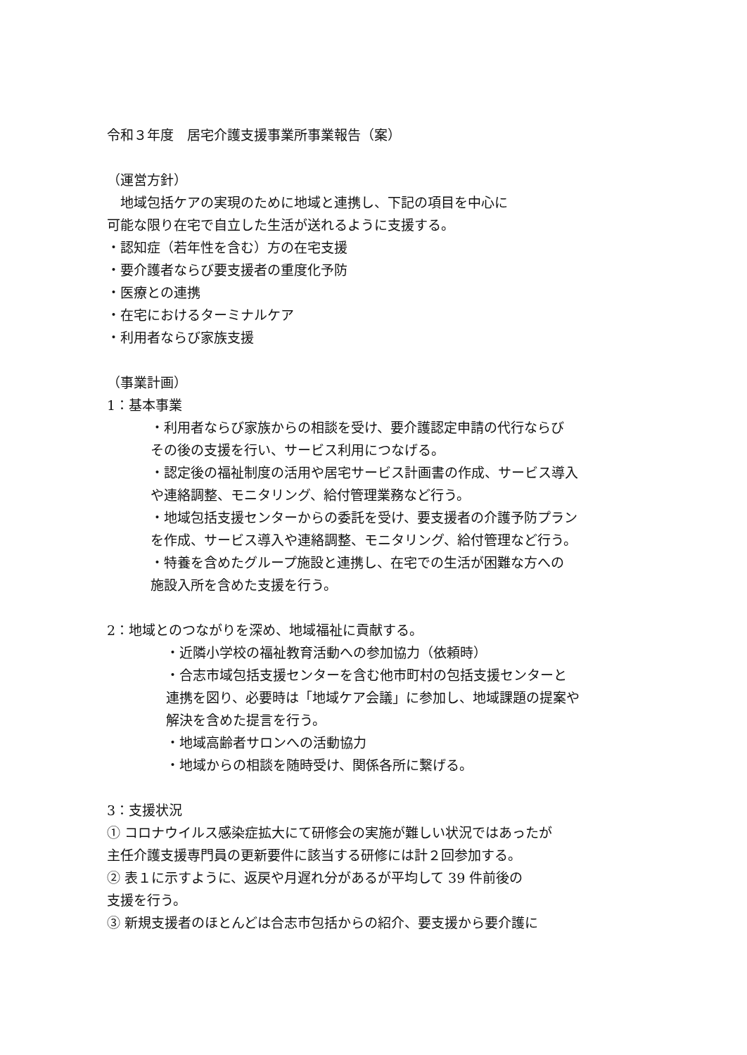令和３年度　居宅介護支援事業所事業報告（案）
（運営方針）
　地域包括ケアの実現のために地域と連携し、下記の項目を中心に
可能な限り在宅で自立した生活が送れるように支援する。
・認知症（若年性を含む）方の在宅支援
・要介護者ならび要支援者の重度化予防
・医療との連携
・在宅におけるターミナルケア
・利用者ならび家族支援
（事業計画）
1：基本事業
・利用者ならび家族からの相談を受け、要介護認定申請の代行ならび
その後の支援を行い、サービス利用につなげる。
・認定後の福祉制度の活用や居宅サービス計画書の作成、サービス導入
や連絡調整、モニタリング、給付管理業務など行う。
・地域包括支援センターからの委託を受け、要支援者の介護予防プラン
を作成、サービス導入や連絡調整、モニタリング、給付管理など行う。
・特養を含めたグループ施設と連携し、在宅での生活が困難な方への
施設入所を含めた支援を行う。
2：地域とのつながりを深め、地域福祉に貢献する。
・近隣小学校の福祉教育活動への参加協力（依頼時）
・合志市域包括支援センターを含む他市町村の包括支援センターと
連携を図り、必要時は「地域ケア会議」に参加し、地域課題の提案や
解決を含めた提言を行う。
・地域高齢者サロンへの活動協力
・地域からの相談を随時受け、関係各所に繋げる。
3：支援状況
① コロナウイルス感染症拡大にて研修会の実施が難しい状況ではあったが
主任介護支援専門員の更新要件に該当する研修には計２回参加する。
② 表１に示すように、返戻や月遅れ分があるが平均して 39 件前後の
支援を行う。
③ 新規支援者のほとんどは合志市包括からの紹介、要支援から要介護に